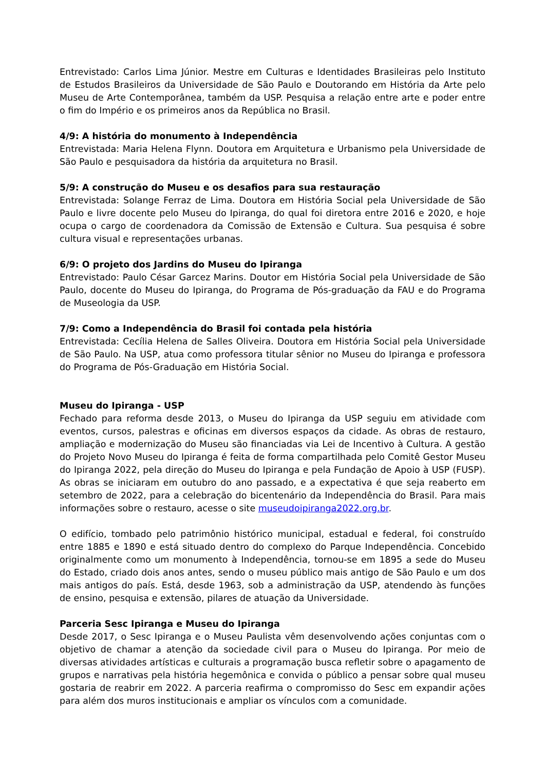Entrevistado: Carlos Lima Júnior. Mestre em Culturas e Identidades Brasileiras pelo Instituto de Estudos Brasileiros da Universidade de São Paulo e Doutorando em História da Arte pelo Museu de Arte Contemporânea, também da USP. Pesquisa a relação entre arte e poder entre o fim do Império e os primeiros anos da República no Brasil.
4/9: A história do monumento à Independência
Entrevistada: Maria Helena Flynn. Doutora em Arquitetura e Urbanismo pela Universidade de São Paulo e pesquisadora da história da arquitetura no Brasil.
5/9: A construção do Museu e os desafios para sua restauração
Entrevistada: Solange Ferraz de Lima. Doutora em História Social pela Universidade de São Paulo e livre docente pelo Museu do Ipiranga, do qual foi diretora entre 2016 e 2020, e hoje ocupa o cargo de coordenadora da Comissão de Extensão e Cultura. Sua pesquisa é sobre cultura visual e representações urbanas.
6/9: O projeto dos Jardins do Museu do Ipiranga
Entrevistado: Paulo César Garcez Marins. Doutor em História Social pela Universidade de São Paulo, docente do Museu do Ipiranga, do Programa de Pós-graduação da FAU e do Programa de Museologia da USP.
7/9: Como a Independência do Brasil foi contada pela história
Entrevistada: Cecília Helena de Salles Oliveira. Doutora em História Social pela Universidade de São Paulo. Na USP, atua como professora titular sênior no Museu do Ipiranga e professora do Programa de Pós-Graduação em História Social.
Museu do Ipiranga - USP
Fechado para reforma desde 2013, o Museu do Ipiranga da USP seguiu em atividade com eventos, cursos, palestras e oficinas em diversos espaços da cidade. As obras de restauro, ampliação e modernização do Museu são financiadas via Lei de Incentivo à Cultura. A gestão do Projeto Novo Museu do Ipiranga é feita de forma compartilhada pelo Comitê Gestor Museu do Ipiranga 2022, pela direção do Museu do Ipiranga e pela Fundação de Apoio à USP (FUSP). As obras se iniciaram em outubro do ano passado, e a expectativa é que seja reaberto em setembro de 2022, para a celebração do bicentenário da Independência do Brasil. Para mais informações sobre o restauro, acesse o site museudoipiranga2022.org.br.
O edifício, tombado pelo patrimônio histórico municipal, estadual e federal, foi construído entre 1885 e 1890 e está situado dentro do complexo do Parque Independência. Concebido originalmente como um monumento à Independência, tornou-se em 1895 a sede do Museu do Estado, criado dois anos antes, sendo o museu público mais antigo de São Paulo e um dos mais antigos do país. Está, desde 1963, sob a administração da USP, atendendo às funções de ensino, pesquisa e extensão, pilares de atuação da Universidade.
Parceria Sesc Ipiranga e Museu do Ipiranga
Desde 2017, o Sesc Ipiranga e o Museu Paulista vêm desenvolvendo ações conjuntas com o objetivo de chamar a atenção da sociedade civil para o Museu do Ipiranga. Por meio de diversas atividades artísticas e culturais a programação busca refletir sobre o apagamento de grupos e narrativas pela história hegemônica e convida o público a pensar sobre qual museu gostaria de reabrir em 2022. A parceria reafirma o compromisso do Sesc em expandir ações para além dos muros institucionais e ampliar os vínculos com a comunidade.